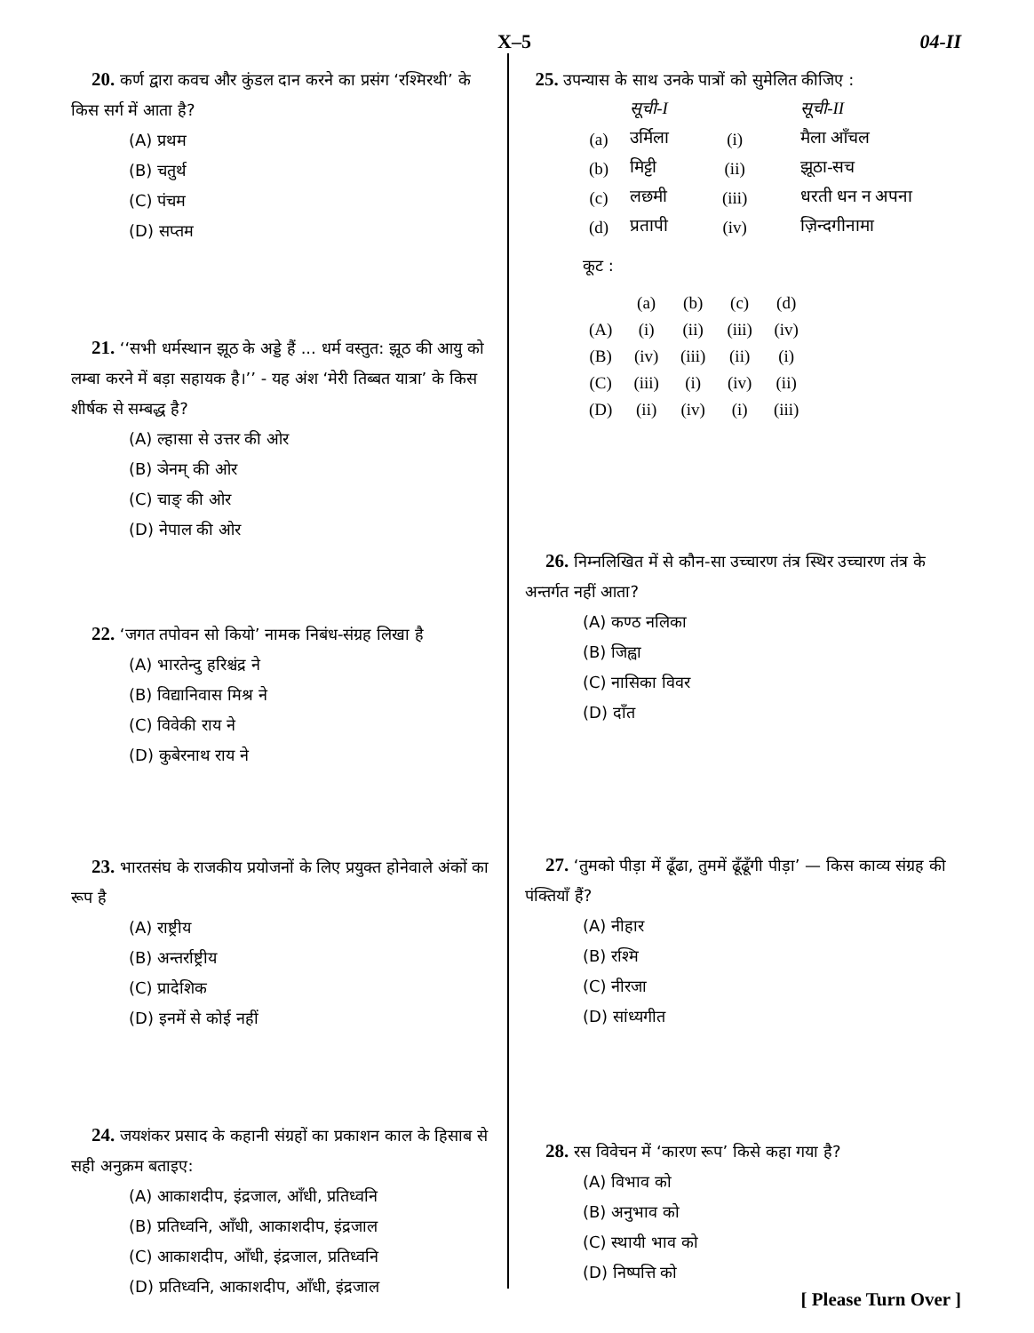X–5 04-II
20. कर्ण द्वारा कवच और कुंडल दान करने का प्रसंग ‘रश्मिरथी’ के किस सर्ग में आता है?
(A) प्रथम
(B) चतुर्थ
(C) पंचम
(D) सप्तम
21. ‘‘सभी धर्मस्थान झूठ के अड्डे हैं ... धर्म वस्तुत: झूठ की आयु को लम्बा करने में बड़ा सहायक है।’’ - यह अंश ‘मेरी तिब्बत यात्रा’ के किस शीर्षक से सम्बद्ध है?
(A) ल्हासा से उत्तर की ओर
(B) ञेनम् की ओर
(C) चाङ् की ओर
(D) नेपाल की ओर
22. ‘जगत तपोवन सो कियो’ नामक निबंध-संग्रह लिखा है
(A) भारतेन्दु हरिश्चंद्र ने
(B) विद्यानिवास मिश्र ने
(C) विवेकी राय ने
(D) कुबेरनाथ राय ने
23. भारतसंघ के राजकीय प्रयोजनों के लिए प्रयुक्त होनेवाले अंकों का रूप है
(A) राष्ट्रीय
(B) अन्तर्राष्ट्रीय
(C) प्रादेशिक
(D) इनमें से कोई नहीं
24. जयशंकर प्रसाद के कहानी संग्रहों का प्रकाशन काल के हिसाब से सही अनुक्रम बताइए:
(A) आकाशदीप, इंद्रजाल, आँधी, प्रतिध्वनि
(B) प्रतिध्वनि, आँधी, आकाशदीप, इंद्रजाल
(C) आकाशदीप, आँधी, इंद्रजाल, प्रतिध्वनि
(D) प्रतिध्वनि, आकाशदीप, आँधी, इंद्रजाल
25. उपन्यास के साथ उनके पात्रों को सुमेलित कीजिए :
| | सूची-I | | सूची-II |
| (a) | उर्मिला | (i) | मैला आँचल |
| (b) | मिट्टी | (ii) | झूठा-सच |
| (c) | लछमी | (iii) | धरती धन न अपना |
| (d) | प्रतापी | (iv) | ज़िन्दगीनामा |
कूट :
| | (a) | (b) | (c) | (d) |
| (A) | (i) | (ii) | (iii) | (iv) |
| (B) | (iv) | (iii) | (ii) | (i) |
| (C) | (iii) | (i) | (iv) | (ii) |
| (D) | (ii) | (iv) | (i) | (iii) |
26. निम्नलिखित में से कौन-सा उच्चारण तंत्र स्थिर उच्चारण तंत्र के अन्तर्गत नहीं आता?
(A) कण्ठ नलिका
(B) जिह्वा
(C) नासिका विवर
(D) दाँत
27. ‘तुमको पीड़ा में ढूँढा, तुममें ढूँढूँगी पीड़ा’ — किस काव्य संग्रह की पंक्तियाँ हैं?
(A) नीहार
(B) रश्मि
(C) नीरजा
(D) सांध्यगीत
28. रस विवेचन में ‘कारण रूप’ किसे कहा गया है?
(A) विभाव को
(B) अनुभाव को
(C) स्थायी भाव को
(D) निष्पत्ति को
[ Please Turn Over ]